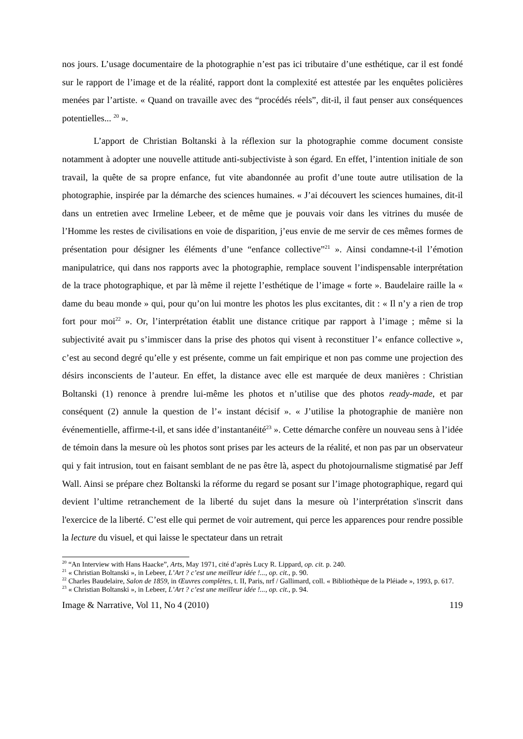nos jours. L’usage documentaire de la photographie n’est pas ici tributaire d’une esthétique, car il est fondé sur le rapport de l’image et de la réalité, rapport dont la complexité est attestée par les enquêtes policières menées par l’artiste. « Quand on travaille avec des “procédés réels”, dit-il, il faut penser aux conséquences potentielles... <sup>20</sup> ».
L’apport de Christian Boltanski à la réflexion sur la photographie comme document consiste notamment à adopter une nouvelle attitude anti-subjectiviste à son égard. En effet, l’intention initiale de son travail, la quête de sa propre enfance, fut vite abandonnée au profit d’une toute autre utilisation de la photographie, inspirée par la démarche des sciences humaines. « J’ai découvert les sciences humaines, dit-il dans un entretien avec Irmeline Lebeer, et de même que je pouvais voir dans les vitrines du musée de l’Homme les restes de civilisations en voie de disparition, j’eus envie de me servir de ces mêmes formes de présentation pour désigner les éléments d’une “enfance collective”<sup>21</sup> ». Ainsi condamne-t-il l’émotion manipulatrice, qui dans nos rapports avec la photographie, remplace souvent l’indispensable interprétation de la trace photographique, et par là même il rejette l’esthétique de l’image « forte ». Baudelaire raille la « dame du beau monde » qui, pour qu’on lui montre les photos les plus excitantes, dit : « Il n’y a rien de trop fort pour moi<sup>22</sup> ». Or, l’interprétation établit une distance critique par rapport à l’image ; même si la subjectivité avait pu s’immiscer dans la prise des photos qui visent à reconstituer l’« enfance collective », c’est au second degré qu’elle y est présente, comme un fait empirique et non pas comme une projection des désirs inconscients de l’auteur. En effet, la distance avec elle est marquée de deux manières : Christian Boltanski (1) renonce à prendre lui-même les photos et n’utilise que des photos ready-made, et par conséquent (2) annule la question de l’« instant décisif ». « J’utilise la photographie de manière non événementielle, affirme-t-il, et sans idée d’instantanéité<sup>23</sup> ». Cette démarche confère un nouveau sens à l’idée de témoin dans la mesure où les photos sont prises par les acteurs de la réalité, et non pas par un observateur qui y fait intrusion, tout en faisant semblant de ne pas être là, aspect du photojournalisme stigmatisé par Jeff Wall. Ainsi se prépare chez Boltanski la réforme du regard se posant sur l’image photographique, regard qui devient l’ultime retranchement de la liberté du sujet dans la mesure où l’interprétation s'inscrit dans l'exercice de la liberté. C’est elle qui permet de voir autrement, qui perce les apparences pour rendre possible la lecture du visuel, et qui laisse le spectateur dans un retrait
<sup>20</sup> “An Interview with Hans Haacke”, Arts, May 1971, cité d’après Lucy R. Lippard, op. cit. p. 240.
<sup>21</sup> « Christian Boltanski », in Lebeer, L’Art ? c’est une meilleur idée !..., op. cit., p. 90.
<sup>22</sup> Charles Baudelaire, Salon de 1859, in Œuvres complètes, t. II, Paris, nrf / Gallimard, coll. « Bibliothèque de la Pléiade », 1993, p. 617.
<sup>23</sup> « Christian Boltanski », in Lebeer, L’Art ? c’est une meilleur idée !..., op. cit., p. 94.
Image & Narrative, Vol 11, No 4 (2010) 119